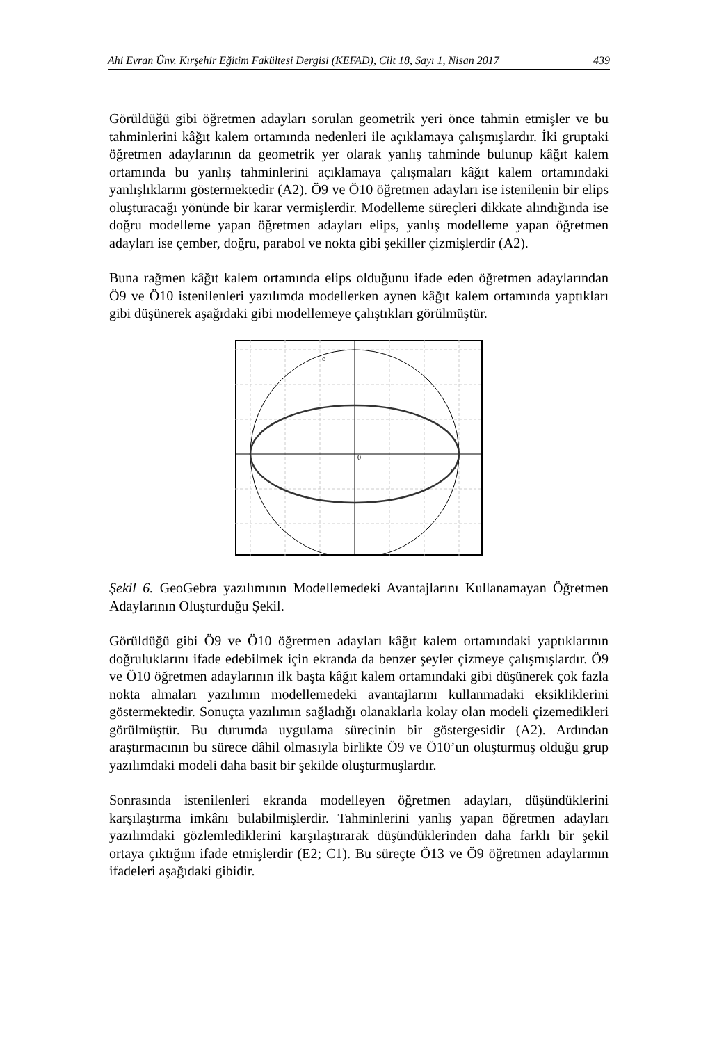Ahi Evran Ünv. Kırşehir Eğitim Fakültesi Dergisi (KEFAD), Cilt 18, Sayı 1, Nisan 2017 439
Görüldüğü gibi öğretmen adayları sorulan geometrik yeri önce tahmin etmişler ve bu tahminlerini kâğıt kalem ortamında nedenleri ile açıklamaya çalışmışlardır. İki gruptaki öğretmen adaylarının da geometrik yer olarak yanlış tahminde bulunup kâğıt kalem ortamında bu yanlış tahminlerini açıklamaya çalışmaları kâğıt kalem ortamındaki yanlışlıklarını göstermektedir (A2). Ö9 ve Ö10 öğretmen adayları ise istenilenin bir elips oluşturacağı yönünde bir karar vermişlerdir. Modelleme süreçleri dikkate alındığında ise doğru modelleme yapan öğretmen adayları elips, yanlış modelleme yapan öğretmen adayları ise çember, doğru, parabol ve nokta gibi şekiller çizmişlerdir (A2).
Buna rağmen kâğıt kalem ortamında elips olduğunu ifade eden öğretmen adaylarından Ö9 ve Ö10 istenilenleri yazılımda modellerken aynen kâğıt kalem ortamında yaptıkları gibi düşünerek aşağıdaki gibi modellemeye çalıştıkları görülmüştür.
0
c
r
Şekil 6. GeoGebra yazılımının Modellemedeki Avantajlarını Kullanamayan Öğretmen Adaylarının Oluşturduğu Şekil.
Görüldüğü gibi Ö9 ve Ö10 öğretmen adayları kâğıt kalem ortamındaki yaptıklarının doğruluklarını ifade edebilmek için ekranda da benzer şeyler çizmeye çalışmışlardır. Ö9 ve Ö10 öğretmen adaylarının ilk başta kâğıt kalem ortamındaki gibi düşünerek çok fazla nokta almaları yazılımın modellemedeki avantajlarını kullanmadaki eksikliklerini göstermektedir. Sonuçta yazılımın sağladığı olanaklarla kolay olan modeli çizemedikleri görülmüştür. Bu durumda uygulama sürecinin bir göstergesidir (A2). Ardından araştırmacının bu sürece dâhil olmasıyla birlikte Ö9 ve Ö10’un oluşturmuş olduğu grup yazılımdaki modeli daha basit bir şekilde oluşturmuşlardır.
Sonrasında istenilenleri ekranda modelleyen öğretmen adayları, düşündüklerini karşılaştırma imkânı bulabilmişlerdir. Tahminlerini yanlış yapan öğretmen adayları yazılımdaki gözlemlediklerini karşılaştırarak düşündüklerinden daha farklı bir şekil ortaya çıktığını ifade etmişlerdir (E2; C1). Bu süreçte Ö13 ve Ö9 öğretmen adaylarının ifadeleri aşağıdaki gibidir.